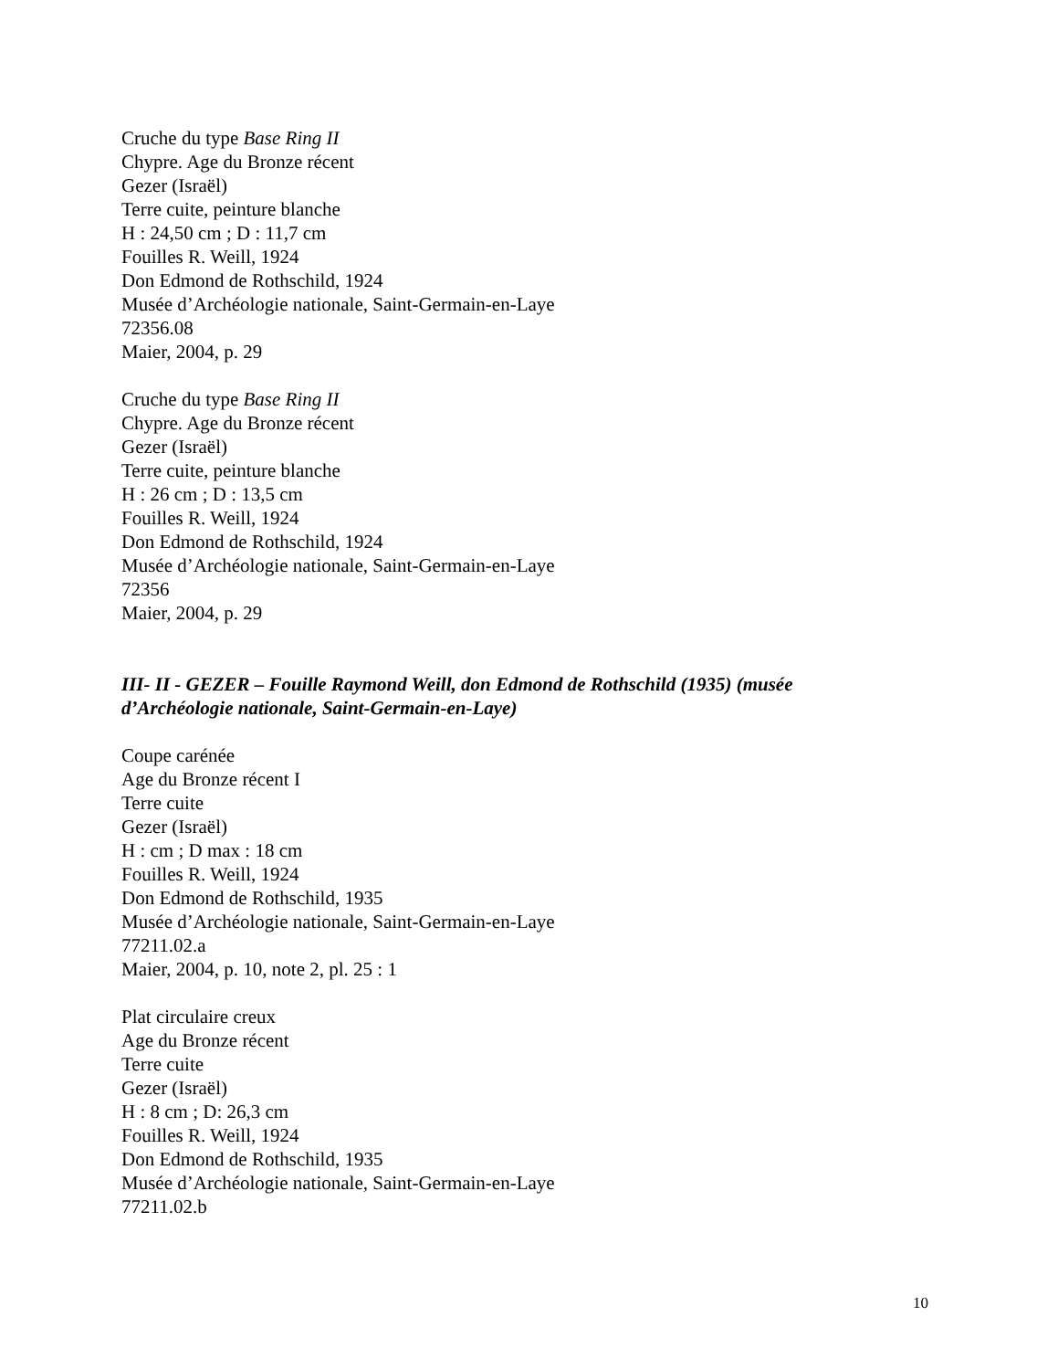Cruche du type Base Ring II
Chypre. Age du Bronze récent
Gezer (Israël)
Terre cuite, peinture blanche
H : 24,50 cm ; D : 11,7 cm
Fouilles R. Weill, 1924
Don Edmond de Rothschild, 1924
Musée d’Archéologie nationale, Saint-Germain-en-Laye
72356.08
Maier, 2004, p. 29
Cruche du type Base Ring II
Chypre. Age du Bronze récent
Gezer (Israël)
Terre cuite, peinture blanche
H : 26 cm ; D : 13,5 cm
Fouilles R. Weill, 1924
Don Edmond de Rothschild, 1924
Musée d’Archéologie nationale, Saint-Germain-en-Laye
72356
Maier, 2004, p. 29
III- II - GEZER – Fouille Raymond Weill, don Edmond de Rothschild (1935) (musée d’Archéologie nationale, Saint-Germain-en-Laye)
Coupe carénée
Age du Bronze récent I
Terre cuite
Gezer (Israël)
H : cm ; D max : 18 cm
Fouilles R. Weill, 1924
Don Edmond de Rothschild, 1935
Musée d’Archéologie nationale, Saint-Germain-en-Laye
77211.02.a
Maier, 2004, p. 10, note 2, pl. 25 : 1
Plat circulaire creux
Age du Bronze récent
Terre cuite
Gezer (Israël)
H : 8 cm ; D: 26,3 cm
Fouilles R. Weill, 1924
Don Edmond de Rothschild, 1935
Musée d’Archéologie nationale, Saint-Germain-en-Laye
77211.02.b
10